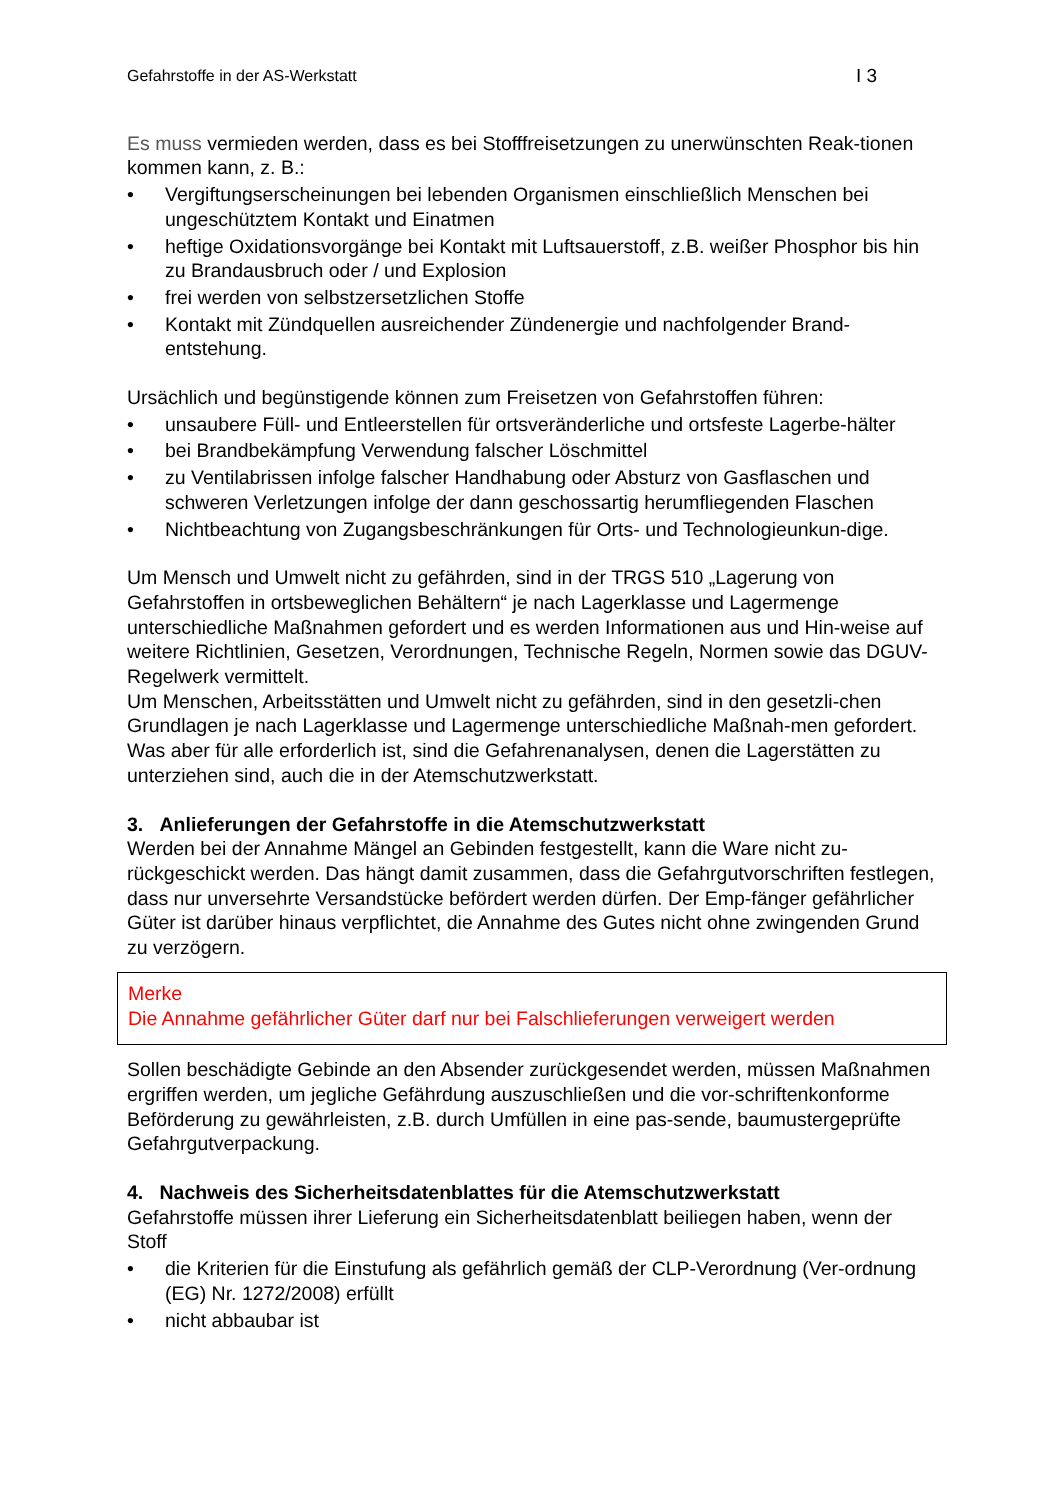Gefahrstoffe in der AS-Werkstatt I 3
Es muss vermieden werden, dass es bei Stofffreisetzungen zu unerwünschten Reak-tionen kommen kann, z. B.:
• Vergiftungserscheinungen bei lebenden Organismen einschließlich Menschen bei ungeschütztem Kontakt und Einatmen
• heftige Oxidationsvorgänge bei Kontakt mit Luftsauerstoff, z.B. weißer Phosphor bis hin zu Brandausbruch oder / und Explosion
• frei werden von selbstzersetzlichen Stoffe
• Kontakt mit Zündquellen ausreichender Zündenergie und nachfolgender Brand-entstehung.
Ursächlich und begünstigende können zum Freisetzen von Gefahrstoffen führen:
• unsaubere Füll- und Entleerstellen für ortsveränderliche und ortsfeste Lagerbe-hälter
• bei Brandbekämpfung Verwendung falscher Löschmittel
• zu Ventilabrissen infolge falscher Handhabung oder Absturz von Gasflaschen und schweren Verletzungen infolge der dann geschossartig herumfliegenden Flaschen
• Nichtbeachtung von Zugangsbeschränkungen für Orts- und Technologieunkun-dige.
Um Mensch und Umwelt nicht zu gefährden, sind in der TRGS 510 „Lagerung von Gefahrstoffen in ortsbeweglichen Behältern“ je nach Lagerklasse und Lagermenge unterschiedliche Maßnahmen gefordert und es werden Informationen aus und Hin-weise auf weitere Richtlinien, Gesetzen, Verordnungen, Technische Regeln, Normen sowie das DGUV-Regelwerk vermittelt.
Um Menschen, Arbeitsstätten und Umwelt nicht zu gefährden, sind in den gesetzli-chen Grundlagen je nach Lagerklasse und Lagermenge unterschiedliche Maßnah-men gefordert. Was aber für alle erforderlich ist, sind die Gefahrenanalysen, denen die Lagerstätten zu unterziehen sind, auch die in der Atemschutzwerkstatt.
3. Anlieferungen der Gefahrstoffe in die Atemschutzwerkstatt
Werden bei der Annahme Mängel an Gebinden festgestellt, kann die Ware nicht zu-rückgeschickt werden. Das hängt damit zusammen, dass die Gefahrgutvorschriften festlegen, dass nur unversehrte Versandstücke befördert werden dürfen. Der Emp-fänger gefährlicher Güter ist darüber hinaus verpflichtet, die Annahme des Gutes nicht ohne zwingenden Grund zu verzögern.
Merke
Die Annahme gefährlicher Güter darf nur bei Falschlieferungen verweigert werden
Sollen beschädigte Gebinde an den Absender zurückgesendet werden, müssen Maßnahmen ergriffen werden, um jegliche Gefährdung auszuschließen und die vor-schriftenkonforme Beförderung zu gewährleisten, z.B. durch Umfüllen in eine pas-sende, baumustergeprüfte Gefahrgutverpackung.
4. Nachweis des Sicherheitsdatenblattes für die Atemschutzwerkstatt
Gefahrstoffe müssen ihrer Lieferung ein Sicherheitsdatenblatt beiliegen haben, wenn der Stoff
• die Kriterien für die Einstufung als gefährlich gemäß der CLP-Verordnung (Ver-ordnung (EG) Nr. 1272/2008) erfüllt
• nicht abbaubar ist